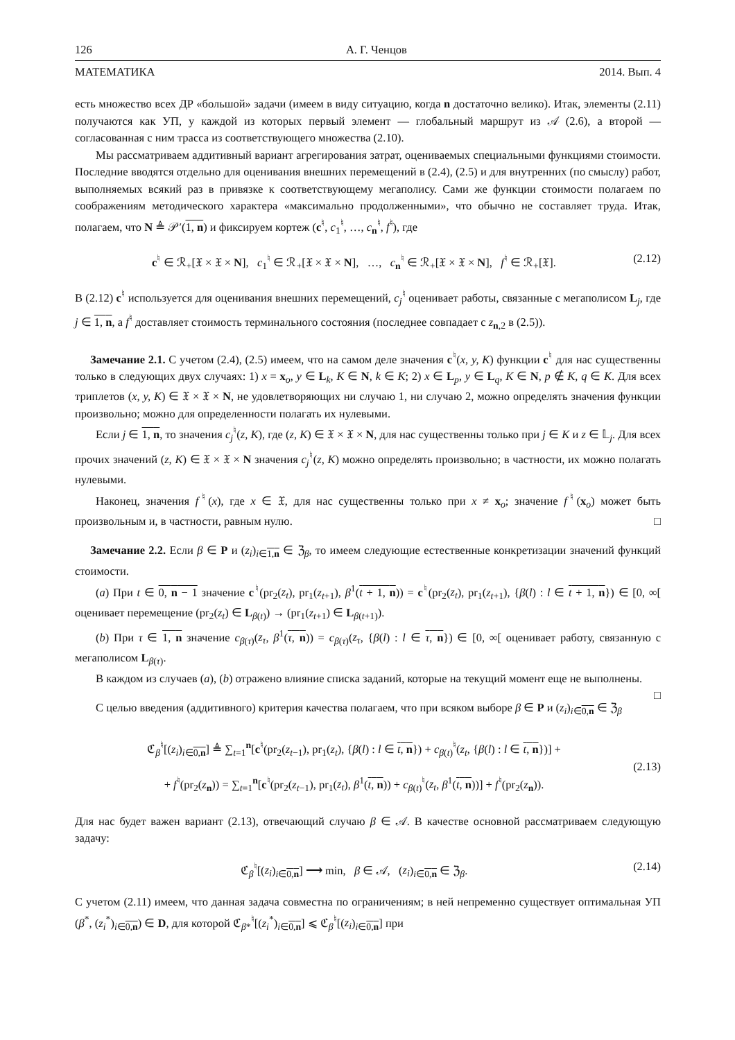126 А. Г. Ченцов
МАТЕМАТИКА 2014. Вып. 4
есть множество всех ДР «большой» задачи (имеем в виду ситуацию, когда n достаточно велико). Итак, элементы (2.11) получаются как УП, у каждой из которых первый элемент — глобальный маршрут из 𝒜 (2.6), а второй — согласованная с ним трасса из соответствующего множества (2.10).
Мы рассматриваем аддитивный вариант агрегирования затрат, оцениваемых специальными функциями стоимости. Последние вводятся отдельно для оценивания внешних перемещений в (2.4), (2.5) и для внутренних (по смыслу) работ, выполняемых всякий раз в привязке к соответствующему мегаполису. Сами же функции стоимости полагаем по соображениям методического характера «максимально продолженными», что обычно не составляет труда. Итак, полагаем, что N ≜ 𝒫′(1, n) и фиксируем кортеж (c<sup>♮</sup>, c<sub>1</sub><sup>♮</sup>, …, c<sub>n</sub><sup>♮</sup>, f<sup>♮</sup>), где
c<sup>♮</sup> ∈ ℛ<sub>+</sub>[𝔛 × 𝔛 × N], c<sub>1</sub><sup>♮</sup> ∈ ℛ<sub>+</sub>[𝔛 × 𝔛 × N], …, c<sub>n</sub><sup>♮</sup> ∈ ℛ<sub>+</sub>[𝔛 × 𝔛 × N], f<sup>♮</sup> ∈ ℛ<sub>+</sub>[𝔛]. (2.12)
В (2.12) c<sup>♮</sup> используется для оценивания внешних перемещений, c<sub>j</sub><sup>♮</sup> оценивает работы, связанные с мегаполисом L<sub>j</sub>, где j ∈ 1, n, а f<sup>♮</sup> доставляет стоимость терминального состояния (последнее совпадает с z<sub>n,2</sub> в (2.5)).
Замечание 2.1. С учетом (2.4), (2.5) имеем, что на самом деле значения c<sup>♮</sup>(x, y, K) функции c<sup>♮</sup> для нас существенны только в следующих двух случаях: 1) x = x<sub>o</sub>, y ∈ L<sub>k</sub>, K ∈ N, k ∈ K; 2) x ∈ L<sub>p</sub>, y ∈ L<sub>q</sub>, K ∈ N, p ∉ K, q ∈ K. Для всех триплетов (x, y, K) ∈ 𝔛 × 𝔛 × N, не удовлетворяющих ни случаю 1, ни случаю 2, можно определять значения функции произвольно; можно для определенности полагать их нулевыми.
Если j ∈ 1, n, то значения c<sub>j</sub><sup>♮</sup>(z, K), где (z, K) ∈ 𝔛 × 𝔛 × N, для нас существенны только при j ∈ K и z ∈ 𝕃<sub>j</sub>. Для всех прочих значений (z, K) ∈ 𝔛 × 𝔛 × N значения c<sub>j</sub><sup>♮</sup>(z, K) можно определять произвольно; в частности, их можно полагать нулевыми.
Наконец, значения f<sup>♮</sup>(x), где x ∈ 𝔛, для нас существенны только при x ≠ x<sub>o</sub>; значение f<sup>♮</sup>(x<sub>o</sub>) может быть произвольным и, в частности, равным нулю. □
Замечание 2.2. Если β ∈ P и (z<sub>i</sub>)<sub>i∈1,n</sub> ∈ ℨ<sub>β</sub>, то имеем следующие естественные конкретизации значений функций стоимости.
(a) При t ∈ 0, n − 1 значение c<sup>♮</sup>(pr<sub>2</sub>(z<sub>t</sub>), pr<sub>1</sub>(z<sub>t+1</sub>), β<sup>1</sup>(t + 1, n)) = c<sup>♮</sup>(pr<sub>2</sub>(z<sub>t</sub>), pr<sub>1</sub>(z<sub>t+1</sub>), {β(l) : l ∈ t + 1, n}) ∈ [0, ∞[ оценивает перемещение (pr<sub>2</sub>(z<sub>t</sub>) ∈ L<sub>β(t)</sub>) → (pr<sub>1</sub>(z<sub>t+1</sub>) ∈ L<sub>β(t+1)</sub>).
(b) При τ ∈ 1, n значение c<sub>β(τ)</sub>(z<sub>τ</sub>, β<sup>1</sup>(τ, n)) = c<sub>β(τ)</sub>(z<sub>τ</sub>, {β(l) : l ∈ τ, n}) ∈ [0, ∞[ оценивает работу, связанную с мегаполисом L<sub>β(τ)</sub>.
В каждом из случаев (a), (b) отражено влияние списка заданий, которые на текущий момент еще не выполнены. □
С целью введения (аддитивного) критерия качества полагаем, что при всяком выборе β ∈ P и (z<sub>i</sub>)<sub>i∈0,n</sub> ∈ ℨ<sub>β</sub>
ℭ<sub>β</sub><sup>♮</sup>[(z<sub>i</sub>)<sub>i∈0,n</sub>] ≜ ∑<sub>t=1</sub><sup>n</sup>[c<sup>♮</sup>(pr<sub>2</sub>(z<sub>t−1</sub>), pr<sub>1</sub>(z<sub>t</sub>), {β(l) : l ∈ t, n}) + c<sub>β(t)</sub><sup>♮</sup>(z<sub>t</sub>, {β(l) : l ∈ t, n})] +
+ f<sup>♮</sup>(pr<sub>2</sub>(z<sub>n</sub>)) = ∑<sub>t=1</sub><sup>n</sup>[c<sup>♮</sup>(pr<sub>2</sub>(z<sub>t−1</sub>), pr<sub>1</sub>(z<sub>t</sub>), β<sup>1</sup>(t, n)) + c<sub>β(t)</sub><sup>♮</sup>(z<sub>t</sub>, β<sup>1</sup>(t, n))] + f<sup>♮</sup>(pr<sub>2</sub>(z<sub>n</sub>)). (2.13)
Для нас будет важен вариант (2.13), отвечающий случаю β ∈ 𝒜. В качестве основной рассматриваем следующую задачу:
ℭ<sub>β</sub><sup>♮</sup>[(z<sub>i</sub>)<sub>i∈0,n</sub>] ⟶ min, β ∈ 𝒜, (z<sub>i</sub>)<sub>i∈0,n</sub> ∈ ℨ<sub>β</sub>. (2.14)
С учетом (2.11) имеем, что данная задача совместна по ограничениям; в ней непременно существует оптимальная УП (β<sup>*</sup>, (z<sub>i</sub><sup>*</sup>)<sub>i∈0,n</sub>) ∈ D, для которой ℭ<sub>β*</sub><sup>♮</sup>[(z<sub>i</sub><sup>*</sup>)<sub>i∈0,n</sub>] ⩽ ℭ<sub>β</sub><sup>♮</sup>[(z<sub>i</sub>)<sub>i∈0,n</sub>] при